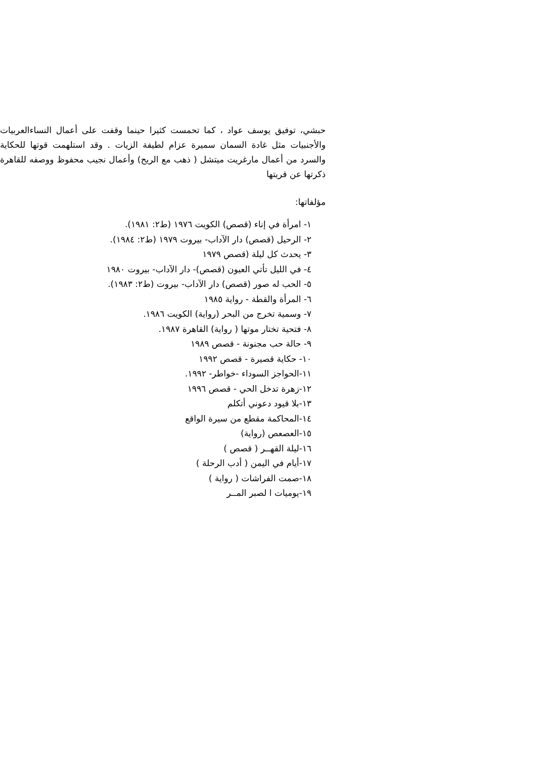حبشي، توفيق يوسف عواد ، كما تحمست كثيرا حينما وقفت على أعمال النساءالعربيات والأجنبيات مثل غادة السمان سميرة عزام لطيفة الزيات . وقد استلهمت قوتها للحكاية والسرد من أعمال مارغريت ميتشل ( ذهب مع الريح) وأعمال نجيب محفوظ ووصفه للقاهرة ذكرتها عن قريتها
مؤلفاتها:
١- امرأة في إناء (قصص) الكويت ١٩٧٦ (ط٢: ١٩٨١).
٢- الرحيل (قصص) دار الآداب- بيروت ١٩٧٩ (ط٢: ١٩٨٤).
٣- يحدث كل ليلة (قصص ١٩٧٩
٤- في الليل تأتي العيون (قصص)- دار الآداب- بيروت ١٩٨٠
٥- الحب له صور (قصص) دار الآداب- بيروت (ط٢: ١٩٨٣).
٦- المرأة والقطة - رواية ١٩٨٥
٧- وسمية تخرج من البحر (رواية) الكويت ١٩٨٦.
٨- فتحية تختار موتها ( رواية) القاهرة ١٩٨٧.
٩- حالة حب مجنونة - قصص ١٩٨٩
١٠- حكاية قصيرة - قصص ١٩٩٢
١١-الحواجز السوداء -خواطر- ١٩٩٢.
١٢-زهرة تدخل الحي - قصص ١٩٩٦
١٣-بلا قيود دعوني أتكلم
١٤-المحاكمة مقطع من سيرة الواقع
١٥-العصعص (رواية)
١٦-ليلة القهــر ( قصص )
١٧-أيام في اليمن ( أدب الرحلة )
١٨-صمت الفراشات ( رواية )
١٩-يوميات ا لصبر المــر